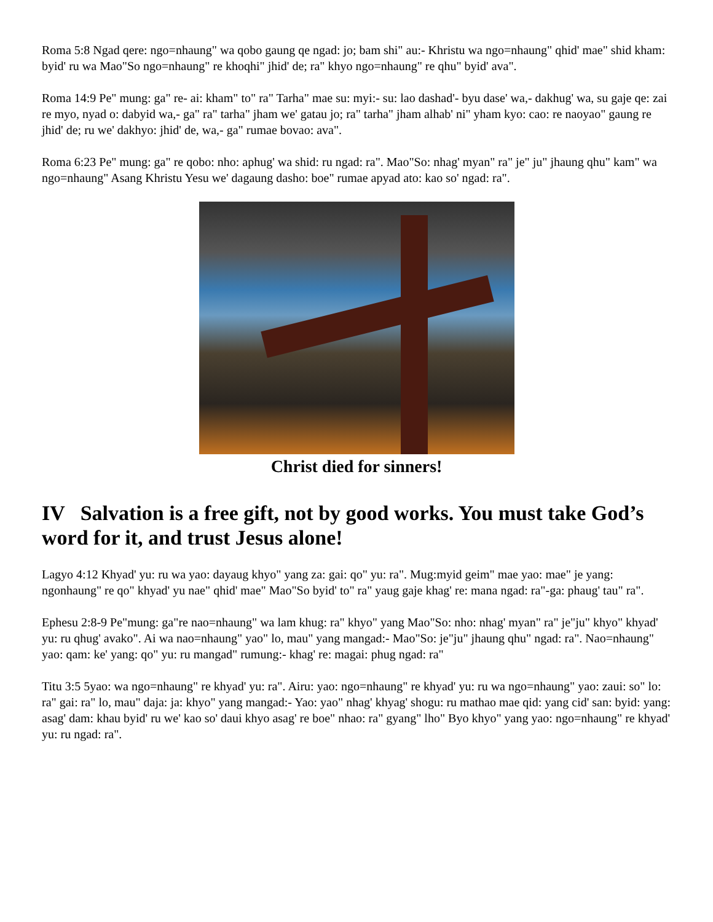Roma 5:8 Ngad qere: ngo=nhaung" wa qobo gaung qe ngad: jo; bam shi" au:- Khristu wa ngo=nhaung" qhid' mae" shid kham: byid' ru wa Mao"So ngo=nhaung" re khoqhi" jhid' de; ra" khyo ngo=nhaung" re qhu" byid' ava".
Roma 14:9 Pe" mung: ga" re- ai: kham" to" ra" Tarha" mae su: myi:- su: lao dashad'- byu dase' wa,- dakhug' wa, su gaje qe: zai re myo, nyad o: dabyid wa,- ga" ra" tarha" jham we' gatau jo; ra" tarha" jham alhab' ni" yham kyo: cao: re naoyao" gaung re jhid' de; ru we' dakhyo: jhid' de, wa,- ga" rumae bovao: ava".
Roma 6:23 Pe" mung: ga" re qobo: nho: aphug' wa shid: ru ngad: ra". Mao"So: nhag' myan" ra" je" ju" jhaung qhu" kam" wa ngo=nhaung" Asang Khristu Yesu we' dagaung dasho: boe" rumae apyad ato: kao so' ngad: ra".
Christ died for sinners!
IV Salvation is a free gift, not by good works. You must take God’s word for it, and trust Jesus alone!
Lagyo 4:12 Khyad' yu: ru wa yao: dayaug khyo" yang za: gai: qo" yu: ra". Mug:myid geim" mae yao: mae" je yang: ngonhaung" re qo" khyad' yu nae" qhid' mae" Mao"So byid' to" ra" yaug gaje khag' re: mana ngad: ra"-ga: phaug' tau" ra".
Ephesu 2:8-9 Pe"mung: ga"re nao=nhaung" wa lam khug: ra" khyo" yang Mao"So: nho: nhag' myan" ra" je"ju" khyo" khyad' yu: ru qhug' avako". Ai wa nao=nhaung" yao" lo, mau" yang mangad:- Mao"So: je"ju" jhaung qhu" ngad: ra". Nao=nhaung" yao: qam: ke' yang: qo" yu: ru mangad" rumung:- khag' re: magai: phug ngad: ra"
Titu 3:5 5yao: wa ngo=nhaung" re khyad' yu: ra". Airu: yao: ngo=nhaung" re khyad' yu: ru wa ngo=nhaung" yao: zaui: so" lo: ra" gai: ra" lo, mau" daja: ja: khyo" yang mangad:- Yao: yao" nhag' khyag' shogu: ru mathao mae qid: yang cid' san: byid: yang: asag' dam: khau byid' ru we' kao so' daui khyo asag' re boe" nhao: ra" gyang" lho" Byo khyo" yang yao: ngo=nhaung" re khyad' yu: ru ngad: ra".